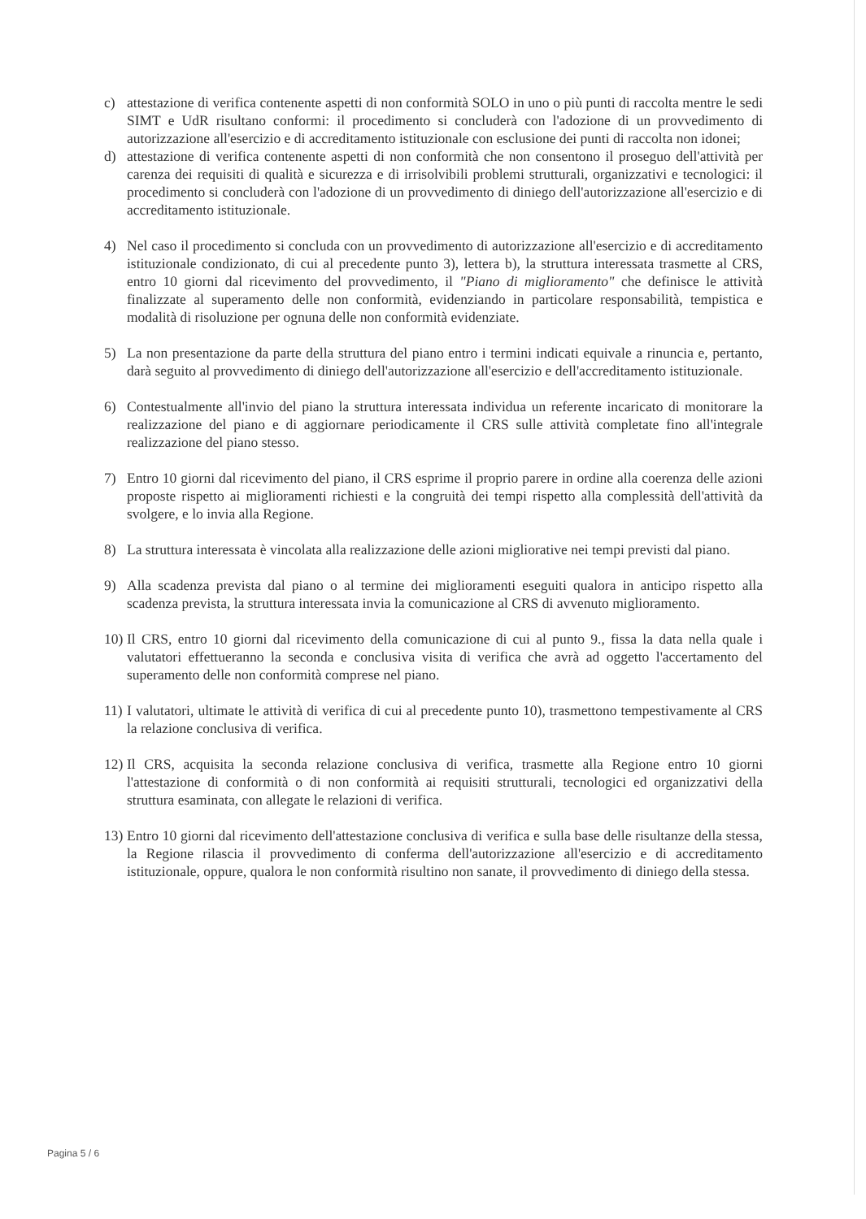c) attestazione di verifica contenente aspetti di non conformità SOLO in uno o più punti di raccolta mentre le sedi SIMT e UdR risultano conformi: il procedimento si concluderà con l'adozione di un provvedimento di autorizzazione all'esercizio e di accreditamento istituzionale con esclusione dei punti di raccolta non idonei;
d) attestazione di verifica contenente aspetti di non conformità che non consentono il proseguo dell'attività per carenza dei requisiti di qualità e sicurezza e di irrisolvibili problemi strutturali, organizzativi e tecnologici: il procedimento si concluderà con l'adozione di un provvedimento di diniego dell'autorizzazione all'esercizio e di accreditamento istituzionale.
4) Nel caso il procedimento si concluda con un provvedimento di autorizzazione all'esercizio e di accreditamento istituzionale condizionato, di cui al precedente punto 3), lettera b), la struttura interessata trasmette al CRS, entro 10 giorni dal ricevimento del provvedimento, il "Piano di miglioramento" che definisce le attività finalizzate al superamento delle non conformità, evidenziando in particolare responsabilità, tempistica e modalità di risoluzione per ognuna delle non conformità evidenziate.
5) La non presentazione da parte della struttura del piano entro i termini indicati equivale a rinuncia e, pertanto, darà seguito al provvedimento di diniego dell'autorizzazione all'esercizio e dell'accreditamento istituzionale.
6) Contestualmente all'invio del piano la struttura interessata individua un referente incaricato di monitorare la realizzazione del piano e di aggiornare periodicamente il CRS sulle attività completate fino all'integrale realizzazione del piano stesso.
7) Entro 10 giorni dal ricevimento del piano, il CRS esprime il proprio parere in ordine alla coerenza delle azioni proposte rispetto ai miglioramenti richiesti e la congruità dei tempi rispetto alla complessità dell'attività da svolgere, e lo invia alla Regione.
8) La struttura interessata è vincolata alla realizzazione delle azioni migliorative nei tempi previsti dal piano.
9) Alla scadenza prevista dal piano o al termine dei miglioramenti eseguiti qualora in anticipo rispetto alla scadenza prevista, la struttura interessata invia la comunicazione al CRS di avvenuto miglioramento.
10) Il CRS, entro 10 giorni dal ricevimento della comunicazione di cui al punto 9., fissa la data nella quale i valutatori effettueranno la seconda e conclusiva visita di verifica che avrà ad oggetto l'accertamento del superamento delle non conformità comprese nel piano.
11) I valutatori, ultimate le attività di verifica di cui al precedente punto 10), trasmettono tempestivamente al CRS la relazione conclusiva di verifica.
12) Il CRS, acquisita la seconda relazione conclusiva di verifica, trasmette alla Regione entro 10 giorni l'attestazione di conformità o di non conformità ai requisiti strutturali, tecnologici ed organizzativi della struttura esaminata, con allegate le relazioni di verifica.
13) Entro 10 giorni dal ricevimento dell'attestazione conclusiva di verifica e sulla base delle risultanze della stessa, la Regione rilascia il provvedimento di conferma dell'autorizzazione all'esercizio e di accreditamento istituzionale, oppure, qualora le non conformità risultino non sanate, il provvedimento di diniego della stessa.
Pagina 5 / 6